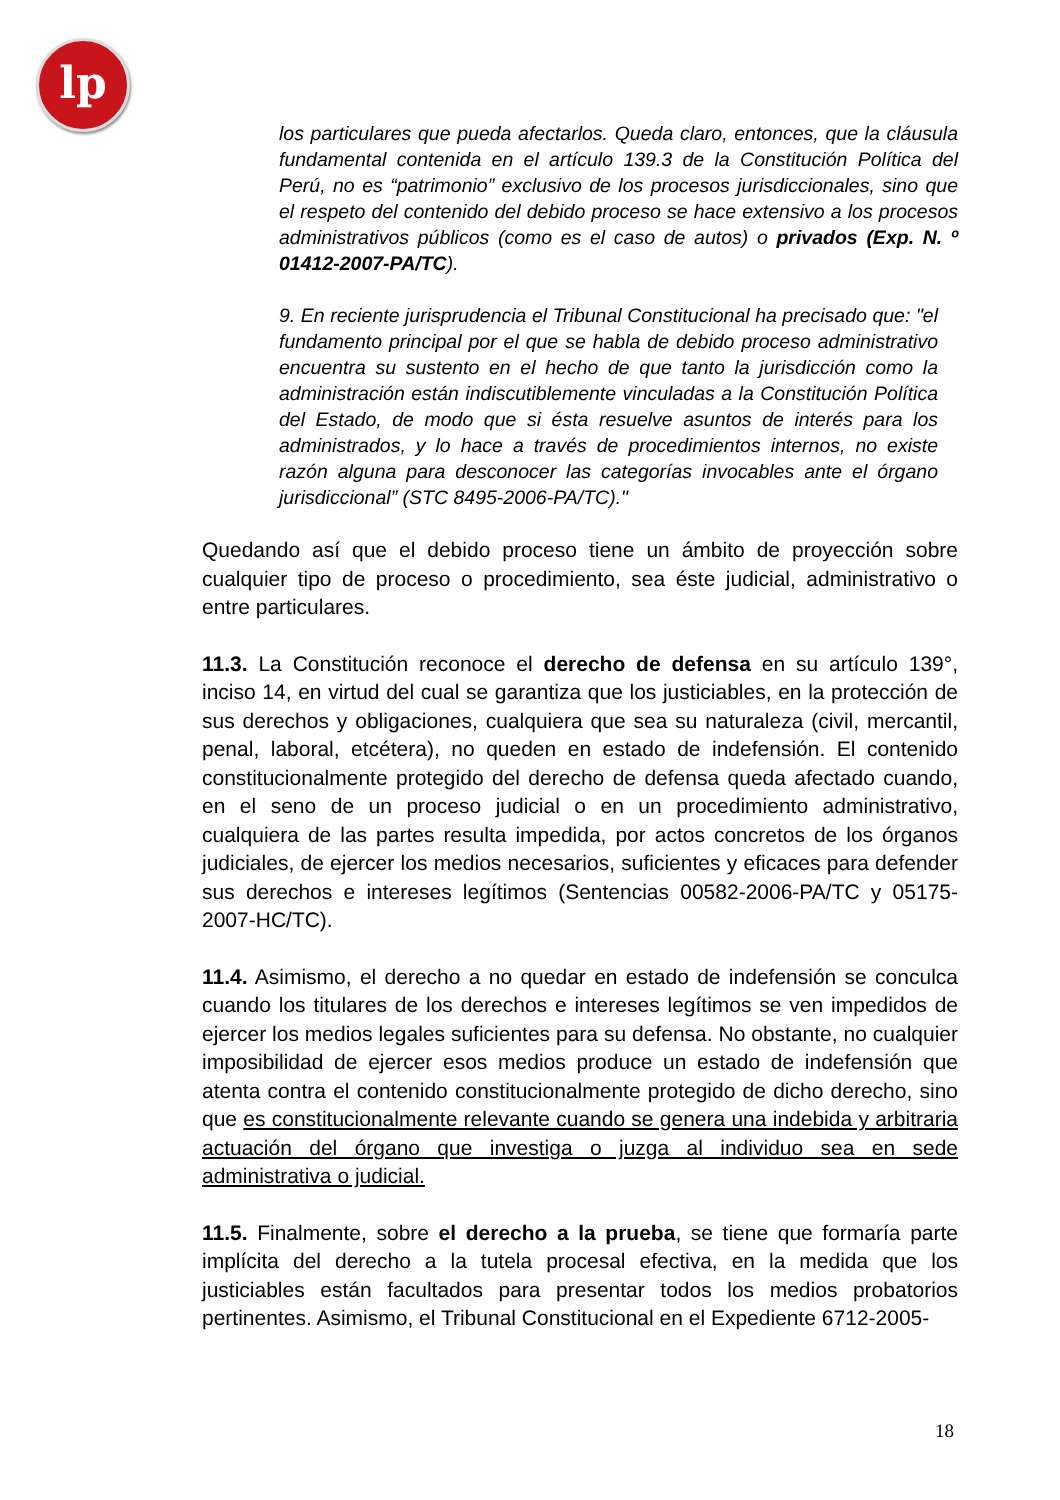lp
los particulares que pueda afectarlos. Queda claro, entonces, que la cláusula fundamental contenida en el artículo 139.3 de la Constitución Política del Perú, no es “patrimonio” exclusivo de los procesos jurisdiccionales, sino que el respeto del contenido del debido proceso se hace extensivo a los procesos administrativos públicos (como es el caso de autos) o privados (Exp. N. º 01412-2007-PA/TC).
9. En reciente jurisprudencia el Tribunal Constitucional ha precisado que: "el fundamento principal por el que se habla de debido proceso administrativo encuentra su sustento en el hecho de que tanto la jurisdicción como la administración están indiscutiblemente vinculadas a la Constitución Política del Estado, de modo que si ésta resuelve asuntos de interés para los administrados, y lo hace a través de procedimientos internos, no existe razón alguna para desconocer las categorías invocables ante el órgano jurisdiccional” (STC 8495-2006-PA/TC)."
Quedando así que el debido proceso tiene un ámbito de proyección sobre cualquier tipo de proceso o procedimiento, sea éste judicial, administrativo o entre particulares.
11.3. La Constitución reconoce el derecho de defensa en su artículo 139°, inciso 14, en virtud del cual se garantiza que los justiciables, en la protección de sus derechos y obligaciones, cualquiera que sea su naturaleza (civil, mercantil, penal, laboral, etcétera), no queden en estado de indefensión. El contenido constitucionalmente protegido del derecho de defensa queda afectado cuando, en el seno de un proceso judicial o en un procedimiento administrativo, cualquiera de las partes resulta impedida, por actos concretos de los órganos judiciales, de ejercer los medios necesarios, suficientes y eficaces para defender sus derechos e intereses legítimos (Sentencias 00582-2006-PA/TC y 05175-2007-HC/TC).
11.4. Asimismo, el derecho a no quedar en estado de indefensión se conculca cuando los titulares de los derechos e intereses legítimos se ven impedidos de ejercer los medios legales suficientes para su defensa. No obstante, no cualquier imposibilidad de ejercer esos medios produce un estado de indefensión que atenta contra el contenido constitucionalmente protegido de dicho derecho, sino que es constitucionalmente relevante cuando se genera una indebida y arbitraria actuación del órgano que investiga o juzga al individuo sea en sede administrativa o judicial.
11.5. Finalmente, sobre el derecho a la prueba, se tiene que formaría parte implícita del derecho a la tutela procesal efectiva, en la medida que los justiciables están facultados para presentar todos los medios probatorios pertinentes. Asimismo, el Tribunal Constitucional en el Expediente 6712-2005-
18